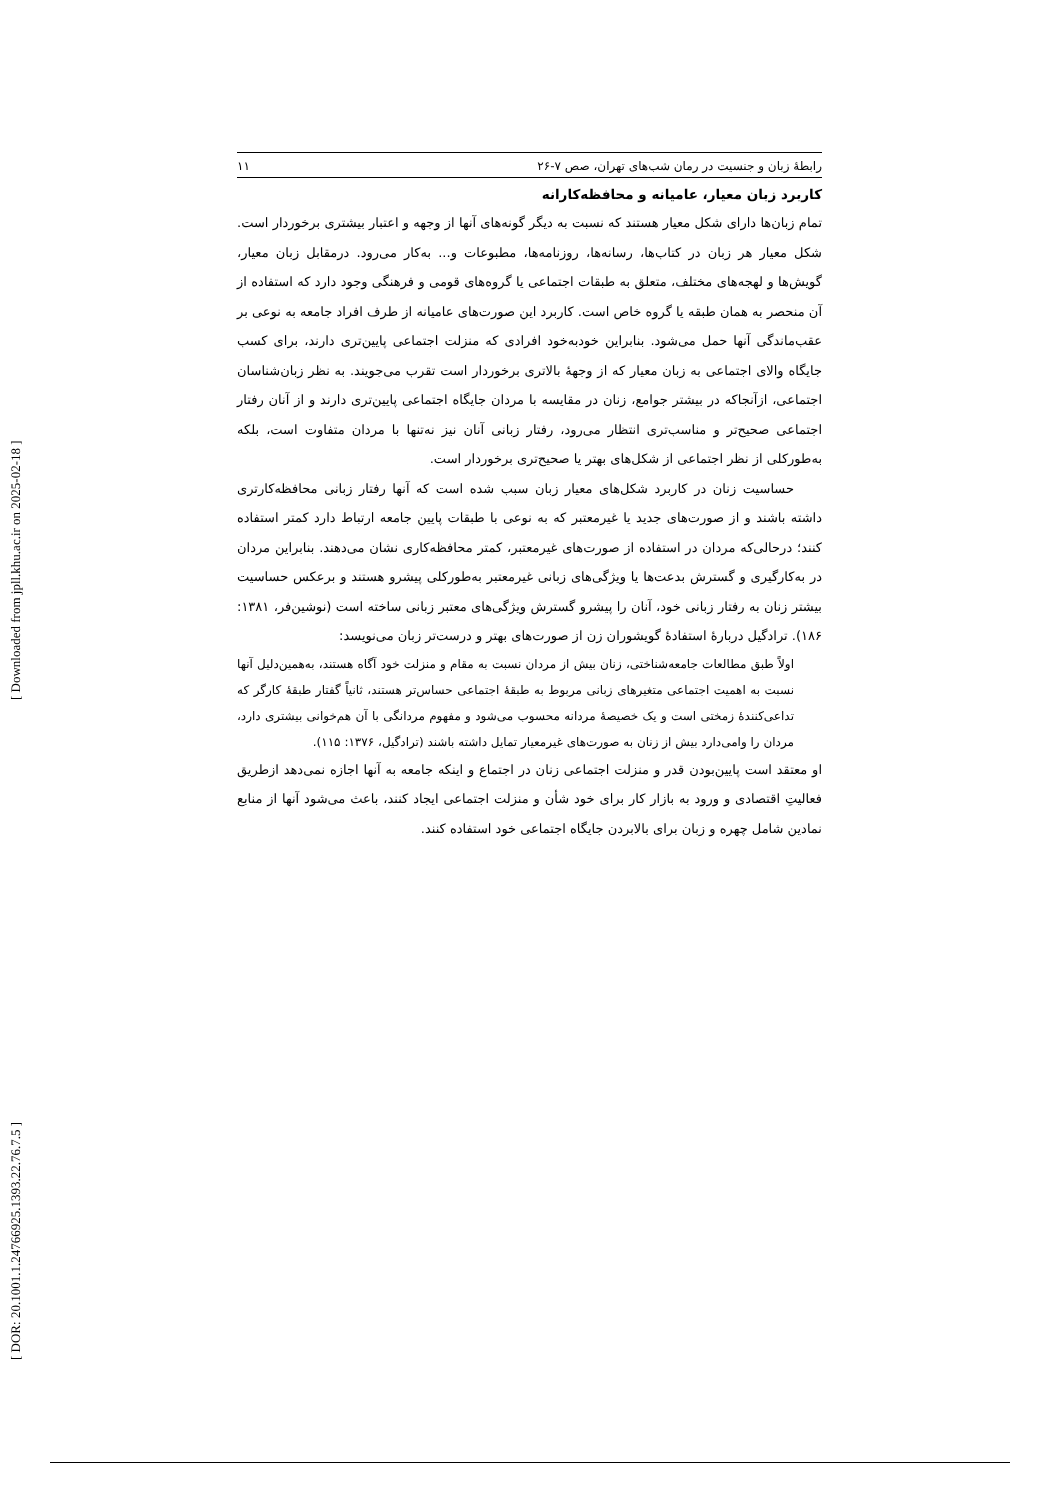[ Downloaded from jpll.khu.ac.ir on 2025-02-18 ]
[ DOR: 20.1001.1.24766925.1393.22.76.7.5 ]
رابطهٔ زبان و جنسیت در رمان شب‌های تهران، صص ۷-۲۶ ۱۱
کاربرد زبان معیار، عامیانه و محافظه‌کارانه
تمام زبان‌ها دارای شکل معیار هستند که نسبت به دیگر گونه‌های آنها از وجهه و اعتبار بیشتری برخوردار است. شکل معیار هر زبان در کتاب‌ها، رسانه‌ها، روزنامه‌ها، مطبوعات و... به‌کار می‌رود. درمقابل زبان معیار، گویش‌ها و لهجه‌های مختلف، متعلق به طبقات اجتماعی یا گروه‌های قومی و فرهنگی وجود دارد که استفاده از آن منحصر به همان طبقه یا گروه خاص است. کاربرد این صورت‌های عامیانه از طرف افراد جامعه به نوعی بر عقب‌ماندگی آنها حمل می‌شود. بنابراین خودبه‌خود افرادی که منزلت اجتماعی پایین‌تری دارند، برای کسب جایگاه والای اجتماعی به زبان معیار که از وجههٔ بالاتری برخوردار است تقرب می‌جویند. به نظر زبان‌شناسان اجتماعی، ازآنجاکه در بیشتر جوامع، زنان در مقایسه با مردان جایگاه اجتماعی پایین‌تری دارند و از آنان رفتار اجتماعی صحیح‌تر و مناسب‌تری انتظار می‌رود، رفتار زبانی آنان نیز نه‌تنها با مردان متفاوت است، بلکه به‌طورکلی از نظر اجتماعی از شکل‌های بهتر یا صحیح‌تری برخوردار است.
حساسیت زنان در کاربرد شکل‌های معیار زبان سبب شده است که آنها رفتار زبانی محافظه‌کارتری داشته باشند و از صورت‌های جدید یا غیرمعتبر که به نوعی با طبقات پایین جامعه ارتباط دارد کمتر استفاده کنند؛ درحالی‌که مردان در استفاده از صورت‌های غیرمعتبر، کمتر محافظه‌کاری نشان می‌دهند. بنابراین مردان در به‌کارگیری و گسترش بدعت‌ها یا ویژگی‌های زبانی غیرمعتبر به‌طورکلی پیشرو هستند و برعکس حساسیت بیشتر زنان به رفتار زبانی خود، آنان را پیشرو گسترش ویژگی‌های معتبر زبانی ساخته است (نوشین‌فر، ۱۳۸۱: ۱۸۶). ترادگیل دربارهٔ استفادهٔ گویشوران زن از صورت‌های بهتر و درست‌تر زبان می‌نویسد:
اولاً طبق مطالعات جامعه‌شناختی، زنان بیش از مردان نسبت به مقام و منزلت خود آگاه هستند، به‌همین‌دلیل آنها نسبت به اهمیت اجتماعی متغیرهای زبانی مربوط به طبقهٔ اجتماعی حساس‌تر هستند، ثانیاً گفتار طبقهٔ کارگر که تداعی‌کنندهٔ زمختی است و یک خصیصهٔ مردانه محسوب می‌شود و مفهوم مردانگی با آن هم‌خوانی بیشتری دارد، مردان را وامی‌دارد بیش از زنان به صورت‌های غیرمعیار تمایل داشته باشند (ترادگیل، ۱۳۷۶: ۱۱۵).
او معتقد است پایین‌بودن قدر و منزلت اجتماعی زنان در اجتماع و اینکه جامعه به آنها اجازه نمی‌دهد ازطریق فعالیتِ اقتصادی و ورود به بازار کار برای خود شأن و منزلت اجتماعی ایجاد کنند، باعث می‌شود آنها از منابع نمادین شامل چهره و زبان برای بالابردن جایگاه اجتماعی خود استفاده کنند.